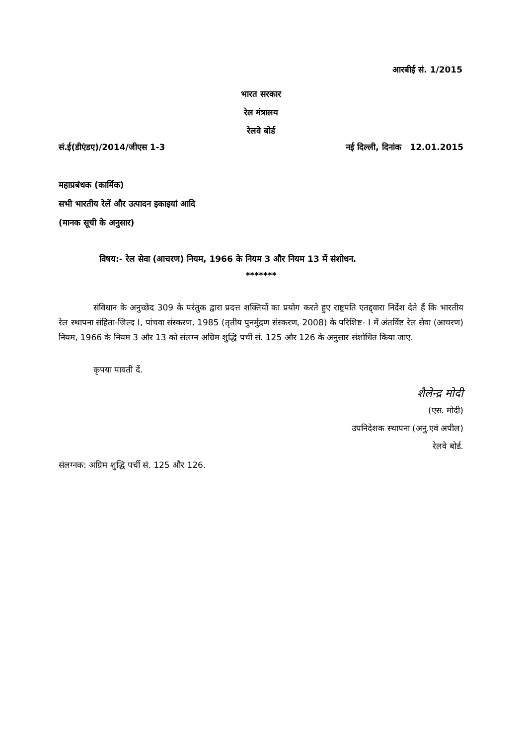आरबीई सं. 1/2015
भारत सरकार
रेल मंत्रालय
रेलवे बोर्ड
सं.ई(डीएंडए)/2014/जीएस 1-3 नई दिल्ली, दिनांक 12.01.2015
महाप्रबंधक (कार्मिक)
सभी भारतीय रेलें और उत्पादन इकाइयां आदि
(मानक सूची के अनुसार)
विषय:- रेल सेवा (आचरण) नियम, 1966 के नियम 3 और नियम 13 में संशोधन.
*******
संविधान के अनुच्छेद 309 के परंतुक द्वारा प्रदत्त शक्तियों का प्रयोग करते हुए राष्ट्रपति एतद्द्वारा निर्देश देते हैं कि भारतीय रेल स्थापना संहिता-जिल्द I, पांचवा संस्करण, 1985 (तृतीय पुनर्मुद्रण संस्करण, 2008) के परिशिष्ट- I में अंतर्विष्ट रेल सेवा (आचरण) नियम, 1966 के नियम 3 और 13 को संलग्न अग्रिम शुद्धि पर्ची सं. 125 और 126 के अनुसार संशोधित किया जाए.
कृपया पावती दें.
शैलेन्द्र मोदी
(एस. मोदी)
उपनिदेशक स्थापना (अनु.एवं अपील)
रेलवे बोर्ड.
संलग्नक: अग्रिम शुद्धि पर्ची सं. 125 और 126.